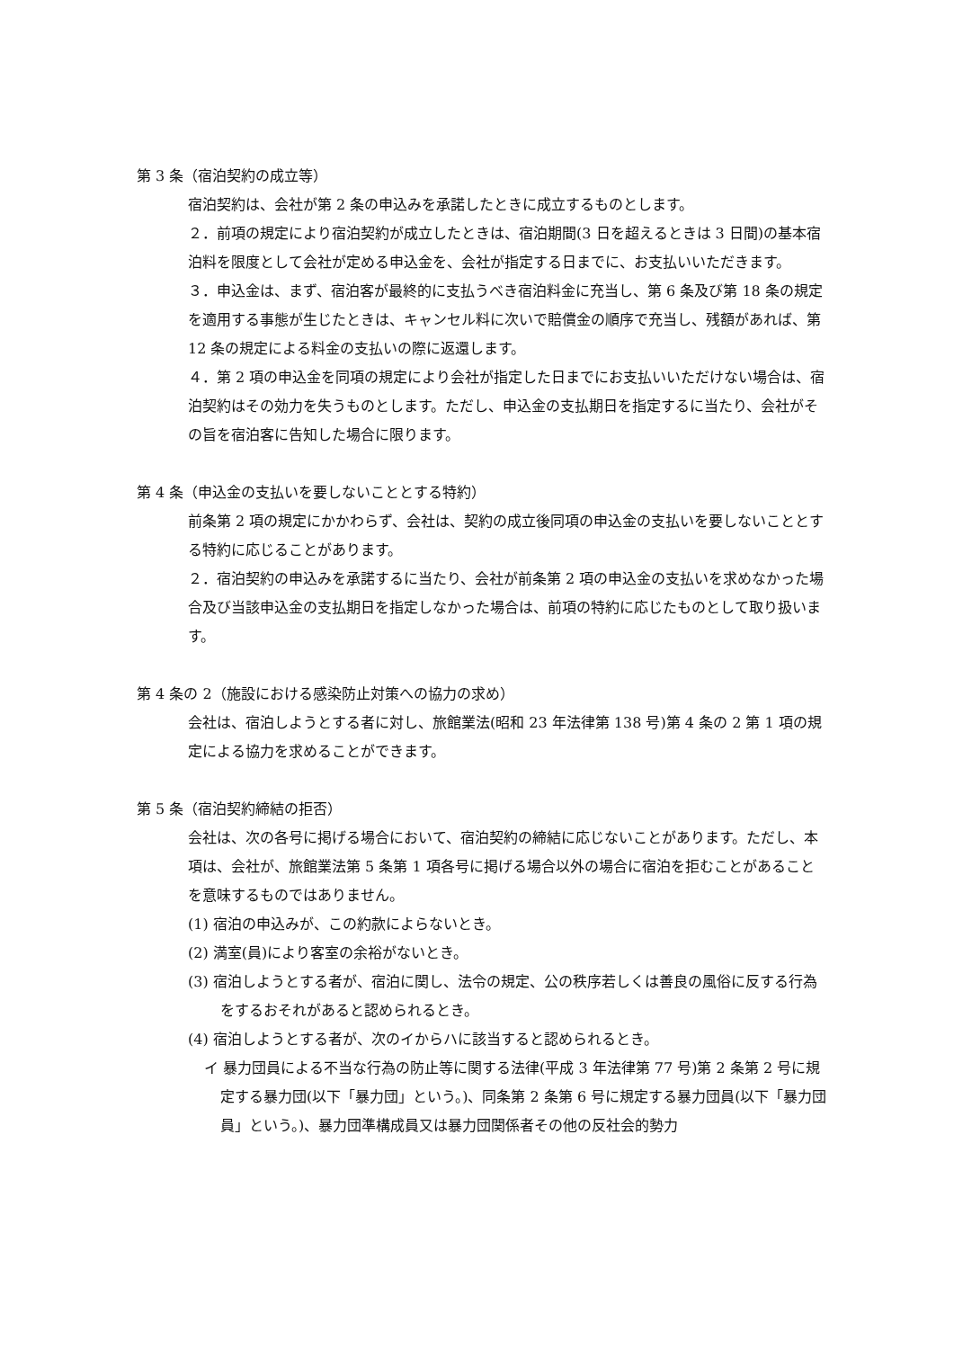第 3 条（宿泊契約の成立等）
宿泊契約は、会社が第 2 条の申込みを承諾したときに成立するものとします。
２．前項の規定により宿泊契約が成立したときは、宿泊期間(3 日を超えるときは 3 日間)の基本宿泊料を限度として会社が定める申込金を、会社が指定する日までに、お支払いいただきます。
３．申込金は、まず、宿泊客が最終的に支払うべき宿泊料金に充当し、第 6 条及び第 18 条の規定を適用する事態が生じたときは、キャンセル料に次いで賠償金の順序で充当し、残額があれば、第 12 条の規定による料金の支払いの際に返還します。
４．第 2 項の申込金を同項の規定により会社が指定した日までにお支払いいただけない場合は、宿泊契約はその効力を失うものとします。ただし、申込金の支払期日を指定するに当たり、会社がその旨を宿泊客に告知した場合に限ります。
第 4 条（申込金の支払いを要しないこととする特約）
前条第 2 項の規定にかかわらず、会社は、契約の成立後同項の申込金の支払いを要しないこととする特約に応じることがあります。
２．宿泊契約の申込みを承諾するに当たり、会社が前条第 2 項の申込金の支払いを求めなかった場合及び当該申込金の支払期日を指定しなかった場合は、前項の特約に応じたものとして取り扱います。
第 4 条の 2（施設における感染防止対策への協力の求め）
会社は、宿泊しようとする者に対し、旅館業法(昭和 23 年法律第 138 号)第 4 条の 2 第 1 項の規定による協力を求めることができます。
第 5 条（宿泊契約締結の拒否）
会社は、次の各号に掲げる場合において、宿泊契約の締結に応じないことがあります。ただし、本項は、会社が、旅館業法第 5 条第 1 項各号に掲げる場合以外の場合に宿泊を拒むことがあることを意味するものではありません。
(1) 宿泊の申込みが、この約款によらないとき。
(2) 満室(員)により客室の余裕がないとき。
(3) 宿泊しようとする者が、宿泊に関し、法令の規定、公の秩序若しくは善良の風俗に反する行為をするおそれがあると認められるとき。
(4) 宿泊しようとする者が、次のイからハに該当すると認められるとき。
イ 暴力団員による不当な行為の防止等に関する法律(平成 3 年法律第 77 号)第 2 条第 2 号に規定する暴力団(以下「暴力団」という。)、同条第 2 条第 6 号に規定する暴力団員(以下「暴力団員」という。)、暴力団準構成員又は暴力団関係者その他の反社会的勢力